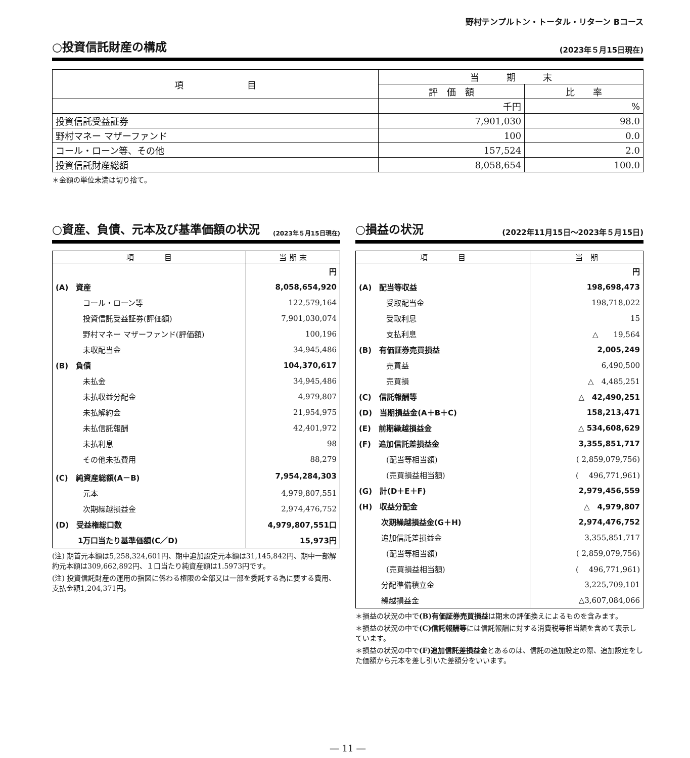野村テンプルトン・トータル・リターン Bコース
○投資信託財産の構成
(2023年５月15日現在)
| 項 目 | 当 期 末 | |
| --- | --- | --- |
| | 評 価 額 | 比 率 |
| | 千円 | % |
| 投資信託受益証券 | 7,901,030 | 98.0 |
| 野村マネー マザーファンド | 100 | 0.0 |
| コール・ローン等、その他 | 157,524 | 2.0 |
| 投資信託財産総額 | 8,058,654 | 100.0 |
＊金額の単位未満は切り捨て。
○資産、負債、元本及び基準価額の状況
(2023年５月15日現在)
| 項 目 | 当 期 末 |
| --- | --- |
| | 円 |
| (A) 資産 | 8,058,654,920 |
| コール・ローン等 | 122,579,164 |
| 投資信託受益証券(評価額) | 7,901,030,074 |
| 野村マネー マザーファンド(評価額) | 100,196 |
| 未収配当金 | 34,945,486 |
| (B) 負債 | 104,370,617 |
| 未払金 | 34,945,486 |
| 未払収益分配金 | 4,979,807 |
| 未払解約金 | 21,954,975 |
| 未払信託報酬 | 42,401,972 |
| 未払利息 | 98 |
| その他未払費用 | 88,279 |
| (C) 純資産総額(A－B) | 7,954,284,303 |
| 元本 | 4,979,807,551 |
| 次期繰越損益金 | 2,974,476,752 |
| (D) 受益権総口数 | 4,979,807,551口 |
| 1万口当たり基準価額(C／D) | 15,973円 |
(注) 期首元本額は5,258,324,601円、期中追加設定元本額は31,145,842円、期中一部解約元本額は309,662,892円、１口当たり純資産額は1.5973円です。
(注) 投資信託財産の運用の指図に係わる権限の全部又は一部を委託する為に要する費用、支払金額1,204,371円。
○損益の状況
(2022年11月15日～2023年５月15日)
| 項 目 | 当 期 |
| --- | --- |
| | 円 |
| (A) 配当等収益 | 198,698,473 |
| 受取配当金 | 198,718,022 |
| 受取利息 | 15 |
| 支払利息 | △ 19,564 |
| (B) 有価証券売買損益 | 2,005,249 |
| 売買益 | 6,490,500 |
| 売買損 | △ 4,485,251 |
| (C) 信託報酬等 | △ 42,490,251 |
| (D) 当期損益金(A＋B＋C) | 158,213,471 |
| (E) 前期繰越損益金 | △ 534,608,629 |
| (F) 追加信託差損益金 | 3,355,851,717 |
| (配当等相当額) | ( 2,859,079,756) |
| (売買損益相当額) | ( 496,771,961) |
| (G) 計(D＋E＋F) | 2,979,456,559 |
| (H) 収益分配金 | △ 4,979,807 |
| 次期繰越損益金(G＋H) | 2,974,476,752 |
| 追加信託差損益金 | 3,355,851,717 |
| (配当等相当額) | ( 2,859,079,756) |
| (売買損益相当額) | ( 496,771,961) |
| 分配準備積立金 | 3,225,709,101 |
| 繰越損益金 | △3,607,084,066 |
＊損益の状況の中で(B)有価証券売買損益は期末の評価換えによるものを含みます。
＊損益の状況の中で(C)信託報酬等には信託報酬に対する消費税等相当額を含めて表示しています。
＊損益の状況の中で(F)追加信託差損益金とあるのは、信託の追加設定の際、追加設定をした価額から元本を差し引いた差額分をいいます。
― 11 ―